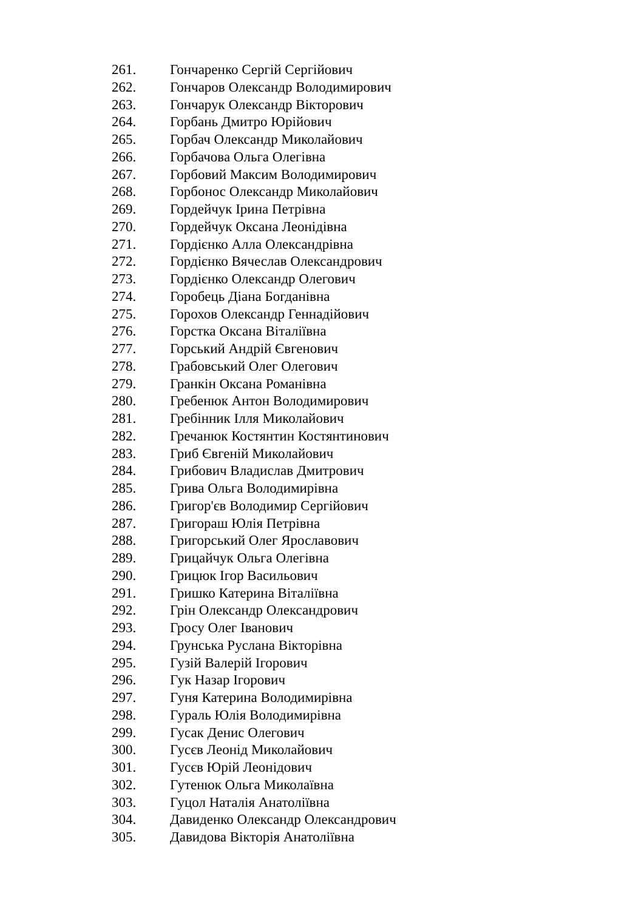261. Гончаренко Сергій Сергійович
262. Гончаров Олександр Володимирович
263. Гончарук Олександр Вікторович
264. Горбань Дмитро Юрійович
265. Горбач Олександр Миколайович
266. Горбачова Ольга Олегівна
267. Горбовий Максим Володимирович
268. Горбонос Олександр Миколайович
269. Гордейчук Ірина Петрівна
270. Гордейчук Оксана Леонідівна
271. Гордієнко Алла Олександрівна
272. Гордієнко Вячеслав Олександрович
273. Гордієнко Олександр Олегович
274. Горобець Діана Богданівна
275. Горохов Олександр Геннадійович
276. Горстка Оксана Віталіївна
277. Горський Андрій Євгенович
278. Грабовський Олег Олегович
279. Гранкін Оксана Романівна
280. Гребенюк Антон Володимирович
281. Гребінник Ілля Миколайович
282. Гречанюк Костянтин Костянтинович
283. Гриб Євгеній Миколайович
284. Грибович Владислав Дмитрович
285. Грива Ольга Володимирівна
286. Григор'єв Володимир Сергійович
287. Григораш Юлія Петрівна
288. Григорський Олег Ярославович
289. Грицайчук Ольга Олегівна
290. Грицюк Ігор Васильович
291. Гришко Катерина Віталіївна
292. Грін Олександр Олександрович
293. Гросу Олег Іванович
294. Грунська Руслана Вікторівна
295. Гузій Валерій Ігорович
296. Гук Назар Ігорович
297. Гуня Катерина Володимирівна
298. Гураль Юлія Володимирівна
299. Гусак Денис Олегович
300. Гусєв Леонід Миколайович
301. Гусєв Юрій Леонідович
302. Гутенюк Ольга Миколаївна
303. Гуцол Наталія Анатоліївна
304. Давиденко Олександр Олександрович
305. Давидова Вікторія Анатоліївна